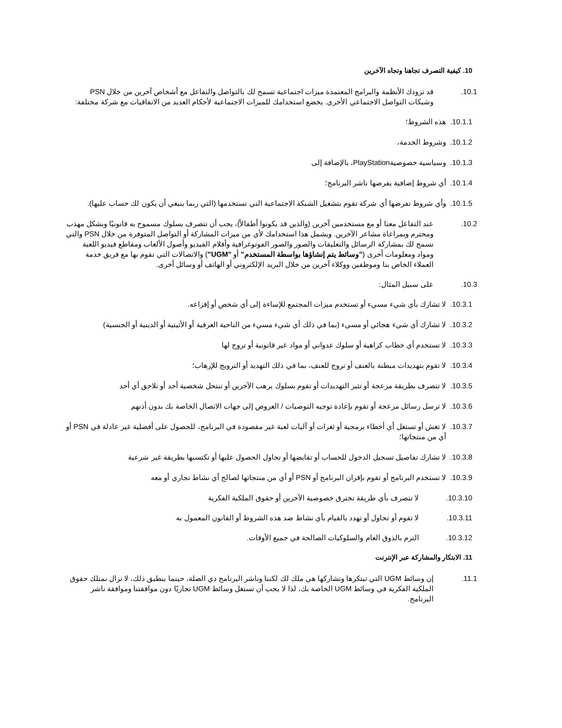.10 كيفية التصرف تجاهنا وتجاه الآخرين
.10.1 قد تزودك الأنظمة والبرامج المعتمدة ميزات اجتماعية تسمح لك بالتواصل والتفاعل مع أشخاص آخرين من خلال PSN وشبكات التواصل الاجتماعي الأخرى. يخضع استخدامك للميزات الاجتماعية لأحكام العديد من الاتفاقيات مع شركة مختلفة:
.10.1.1 هذه الشروط؛
.10.1.2 وشروط الخدمة،
.10.1.3 وسياسية خصوصيةPlayStation، بالإضافة إلى
.10.1.4 أي شروط إضافية يفرضها ناشر البرنامج؛
.10.1.5 وأي شروط تفرضها أي شركة تقوم بتشغيل الشبكة الاجتماعية التي تستخدمها (التي ربما ينبغي أن يكون لك حساب عليها).
.10.2 عند التفاعل معنا أو مع مستخدمين آخرين (والذين قد يكونوا أطفالاً)، يجب أن تتصرف بسلوك مسموح به قانونيًا وبشكل مهذب ومحترم وبمراعاة مشاعر الآخرين. ويشمل هذا استخدامك لأي من ميزات المشاركة أو التواصل المتوفرة من خلال PSN والتي تسمح لك بمشاركة الرسائل والتعليقات والصور والصور الفوتوغرافية وأفلام الفيديو وأصول الألعاب ومقاطع فيديو اللعبة ومواد ومعلومات أخرى ("وسائط يتم إنشاؤها بواسطة المستخدم" أو "UGM") والاتصالات التي تقوم بها مع فريق خدمة العملاء الخاص بنا وموظفين ووكلاء آخرين من خلال البريد الإلكتروني أو الهاتف أو وسائل أخرى.
.10.3 على سبيل المثال:
.10.3.1 لا تشارك بأي شيء مسيء أو تستخدم ميزات المجتمع للإساءة إلى أي شخص أو إفزاعه.
.10.3.2 لا تشارك أي شيء هجائي أو مسيء (بما في ذلك أي شيء مسيء من الناحية العرقية أو الأثينية أو الدينية أو الجنسية)
.10.3.3 لا تستخدم أي خطاب كراهية أو سلوك عدواني أو مواد غير قانونية أو تروج لها
.10.3.4 لا تقوم بتهديدات مبطنة بالعنف أو تروج للعنف، بما في ذلك التهديد أو الترويج للإرهاب؛
.10.3.5 لا تتصرف بطريقة مزعجة أو تثير التهديدات أو تقوم بسلوك يرهب الآخرين أو تنتحل شخصية أحد أو تلاحق أي أحد
.10.3.6 لا ترسل رسائل مزعجة أو تقوم بإعادة توجيه التوصيات / العروض إلى جهات الاتصال الخاصة بك بدون أذنهم
.10.3.7 لا تغش أو تستغل أي أخطاء برمجية أو ثغرات أو آليات لعبة غير مقصودة في البرنامج، للحصول على أفضلية غير عادلة في PSN أو أي من منتجاتها؛
.10.3.8 لا تشارك تفاصيل تسجيل الدخول للحساب أو تقايضها أو تحاول الحصول عليها أو تكتسبها بطريقة غير شرعية
.10.3.9 لا تستخدم البرنامج أو تقوم بإقران البرنامج أو PSN أو أي من منتجاتها لصالح أي نشاط تجاري أو معه
.10.3.10 لا تتصرف بأي طريقة تخترق خصوصية الآخرين أو حقوق الملكية الفكرية
.10.3.11 لا تقوم أو تحاول أو تهدد بالقيام بأي نشاط ضد هذه الشروط أو القانون المعمول به
.10.3.12 التزم بالذوق العام والسلوكيات الصالحة في جميع الأوقات.
.11 الابتكار والمشاركة عبر الإنترنت
.11.1 إن وسائط UGM التي تبتكرها وتشاركها هي ملك لك لكننا وناشر البرنامج ذي الصلة، حينما ينطبق ذلك، لا نزال نمتلك حقوق الملكية الفكرية في وسائط UGM الخاصة بك، لذا لا يجب أن تستغل وسائط UGM تجاريًا دون موافقتنا وموافقة ناشر البرنامج.